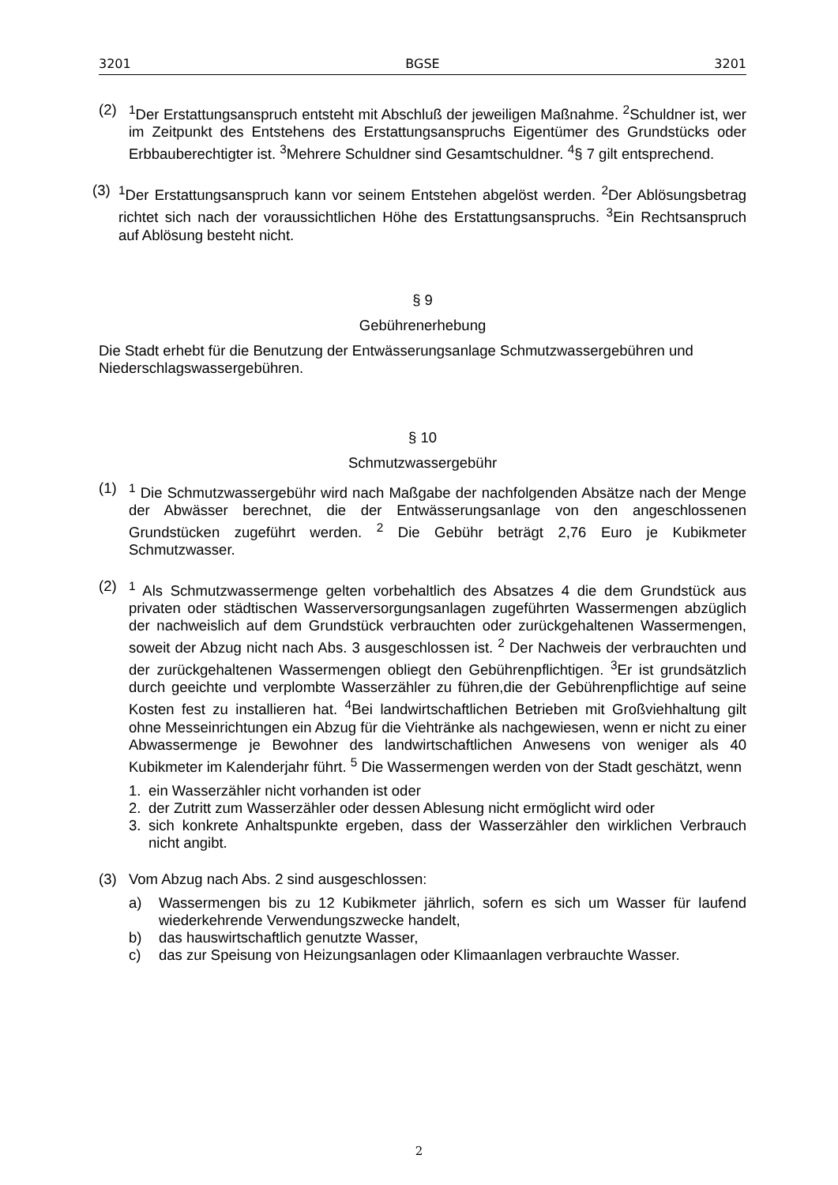3201 BGSE 3201
(2) <sup>1</sup> Der Erstattungsanspruch entsteht mit Abschluß der jeweiligen Maßnahme. <sup>2</sup>Schuldner ist, wer im Zeitpunkt des Entstehens des Erstattungsanspruchs Eigentümer des Grundstücks oder Erbbauberechtigter ist. <sup>3</sup>Mehrere Schuldner sind Gesamtschuldner. <sup>4</sup>§ 7 gilt entsprechend.
(3)
<sup>1</sup> Der Erstattungsanspruch kann vor seinem Entstehen abgelöst werden. <sup>2</sup>Der Ablösungsbetrag richtet sich nach der voraussichtlichen Höhe des Erstattungsanspruchs. <sup>3</sup>Ein Rechtsanspruch auf Ablösung besteht nicht.
§ 9
Gebührenerhebung
Die Stadt erhebt für die Benutzung der Entwässerungsanlage Schmutzwassergebühren und Niederschlagswassergebühren.
§ 10
Schmutzwassergebühr
(1) <sup>1</sup> Die Schmutzwassergebühr wird nach Maßgabe der nachfolgenden Absätze nach der Menge der Abwässer berechnet, die der Entwässerungsanlage von den angeschlossenen Grundstücken zugeführt werden. <sup>2</sup> Die Gebühr beträgt 2,76 Euro je Kubikmeter Schmutzwasser.
(2) <sup>1</sup> Als Schmutzwassermenge gelten vorbehaltlich des Absatzes 4 die dem Grundstück aus privaten oder städtischen Wasserversorgungsanlagen zugeführten Wassermengen abzüglich der nachweislich auf dem Grundstück verbrauchten oder zurückgehaltenen Wassermengen, soweit der Abzug nicht nach Abs. 3 ausgeschlossen ist. <sup>2</sup> Der Nachweis der verbrauchten und der zurückgehaltenen Wassermengen obliegt den Gebührenpflichtigen. <sup>3</sup>Er ist grundsätzlich durch geeichte und verplombte Wasserzähler zu führen,die der Gebührenpflichtige auf seine Kosten fest zu installieren hat. <sup>4</sup>Bei landwirtschaftlichen Betrieben mit Großviehhaltung gilt ohne Messeinrichtungen ein Abzug für die Viehtränke als nachgewiesen, wenn er nicht zu einer Abwassermenge je Bewohner des landwirtschaftlichen Anwesens von weniger als 40 Kubikmeter im Kalenderjahr führt. <sup>5</sup> Die Wassermengen werden von der Stadt geschätzt, wenn
1. ein Wasserzähler nicht vorhanden ist oder
2. der Zutritt zum Wasserzähler oder dessen Ablesung nicht ermöglicht wird oder
3. sich konkrete Anhaltspunkte ergeben, dass der Wasserzähler den wirklichen Verbrauch nicht angibt.
(3) Vom Abzug nach Abs. 2 sind ausgeschlossen:
a) Wassermengen bis zu 12 Kubikmeter jährlich, sofern es sich um Wasser für laufend wiederkehrende Verwendungszwecke handelt,
b) das hauswirtschaftlich genutzte Wasser,
c) das zur Speisung von Heizungsanlagen oder Klimaanlagen verbrauchte Wasser.
2